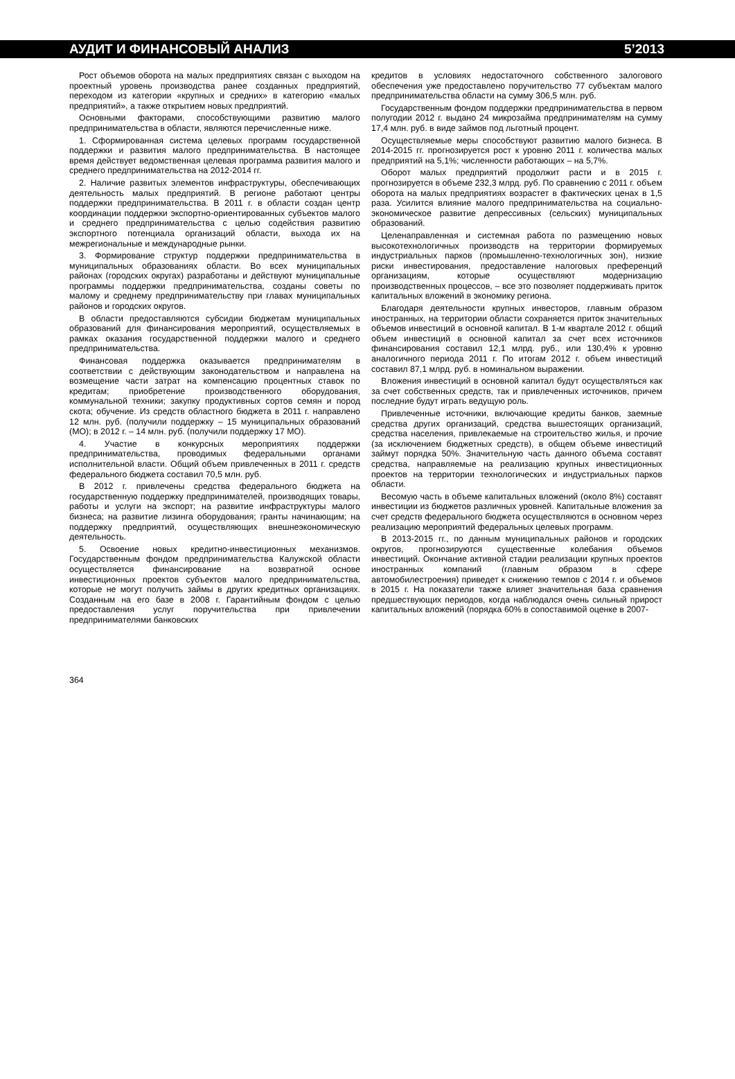АУДИТ И ФИНАНСОВЫЙ АНАЛИЗ 5’2013
Рост объемов оборота на малых предприятиях связан с выходом на проектный уровень производства ранее созданных предприятий, переходом из категории «крупных и средних» в категорию «малых предприятий», а также открытием новых предприятий.
Основными факторами, способствующими развитию малого предпринимательства в области, являются перечисленные ниже.
1. Сформированная система целевых программ государственной поддержки и развития малого предпринимательства. В настоящее время действует ведомственная целевая программа развития малого и среднего предпринимательства на 2012-2014 гг.
2. Наличие развитых элементов инфраструктуры, обеспечивающих деятельность малых предприятий. В регионе работают центры поддержки предпринимательства. В 2011 г. в области создан центр координации поддержки экспортно-ориентированных субъектов малого и среднего предпринимательства с целью содействия развитию экспортного потенциала организаций области, выхода их на межрегиональные и международные рынки.
3. Формирование структур поддержки предпринимательства в муниципальных образованиях области. Во всех муниципальных районах (городских округах) разработаны и действуют муниципальные программы поддержки предпринимательства, созданы советы по малому и среднему предпринимательству при главах муниципальных районов и городских округов.
В области предоставляются субсидии бюджетам муниципальных образований для финансирования мероприятий, осуществляемых в рамках оказания государственной поддержки малого и среднего предпринимательства.
Финансовая поддержка оказывается предпринимателям в соответствии с действующим законодательством и направлена на возмещение части затрат на компенсацию процентных ставок по кредитам; приобретение производственного оборудования, коммунальной техники; закупку продуктивных сортов семян и пород скота; обучение. Из средств областного бюджета в 2011 г. направлено 12 млн. руб. (получили поддержку – 15 муниципальных образований (МО); в 2012 г. – 14 млн. руб. (получили поддержку 17 МО).
4. Участие в конкурсных мероприятиях поддержки предпринимательства, проводимых федеральными органами исполнительной власти. Общий объем привлеченных в 2011 г. средств федерального бюджета составил 70,5 млн. руб.
В 2012 г. привлечены средства федерального бюджета на государственную поддержку предпринимателей, производящих товары, работы и услуги на экспорт; на развитие инфраструктуры малого бизнеса; на развитие лизинга оборудования; гранты начинающим; на поддержку предприятий, осуществляющих внешнеэкономическую деятельность.
5. Освоение новых кредитно-инвестиционных механизмов. Государственным фондом предпринимательства Калужской области осуществляется финансирование на возвратной основе инвестиционных проектов субъектов малого предпринимательства, которые не могут получить займы в других кредитных организациях. Созданным на его базе в 2008 г. Гарантийным фондом с целью предоставления услуг поручительства при привлечении предпринимателями банковских
кредитов в условиях недостаточного собственного залогового обеспечения уже предоставлено поручительство 77 субъектам малого предпринимательства области на сумму 306,5 млн. руб.
Государственным фондом поддержки предпринимательства в первом полугодии 2012 г. выдано 24 микрозайма предпринимателям на сумму 17,4 млн. руб. в виде займов под льготный процент.
Осуществляемые меры способствуют развитию малого бизнеса. В 2014-2015 гг. прогнозируется рост к уровню 2011 г. количества малых предприятий на 5,1%; численности работающих – на 5,7%.
Оборот малых предприятий продолжит расти и в 2015 г. прогнозируется в объеме 232,3 млрд. руб. По сравнению с 2011 г. объем оборота на малых предприятиях возрастет в фактических ценах в 1,5 раза. Усилится влияние малого предпринимательства на социально-экономическое развитие депрессивных (сельских) муниципальных образований.
Целенаправленная и системная работа по размещению новых высокотехнологичных производств на территории формируемых индустриальных парков (промышленно-технологичных зон), низкие риски инвестирования, предоставление налоговых преференций организациям, которые осуществляют модернизацию производственных процессов, – все это позволяет поддерживать приток капитальных вложений в экономику региона.
Благодаря деятельности крупных инвесторов, главным образом иностранных, на территории области сохраняется приток значительных объемов инвестиций в основной капитал. В 1-м квартале 2012 г. общий объем инвестиций в основной капитал за счет всех источников финансирования составил 12,1 млрд. руб., или 130,4% к уровню аналогичного периода 2011 г. По итогам 2012 г. объем инвестиций составил 87,1 млрд. руб. в номинальном выражении.
Вложения инвестиций в основной капитал будут осуществляться как за счет собственных средств, так и привлеченных источников, причем последние будут играть ведущую роль.
Привлеченные источники, включающие кредиты банков, заемные средства других организаций, средства вышестоящих организаций, средства населения, привлекаемые на строительство жилья, и прочие (за исключением бюджетных средств), в общем объеме инвестиций займут порядка 50%. Значительную часть данного объема составят средства, направляемые на реализацию крупных инвестиционных проектов на территории технологических и индустриальных парков области.
Весомую часть в объеме капитальных вложений (около 8%) составят инвестиции из бюджетов различных уровней. Капитальные вложения за счет средств федерального бюджета осуществляются в основном через реализацию мероприятий федеральных целевых программ.
В 2013-2015 гг., по данным муниципальных районов и городских округов, прогнозируются существенные колебания объемов инвестиций. Окончание активной стадии реализации крупных проектов иностранных компаний (главным образом в сфере автомобилестроения) приведет к снижению темпов с 2014 г. и объемов в 2015 г. На показатели также влияет значительная база сравнения предшествующих периодов, когда наблюдался очень сильный прирост капитальных вложений (порядка 60% в сопоставимой оценке в 2007-
364